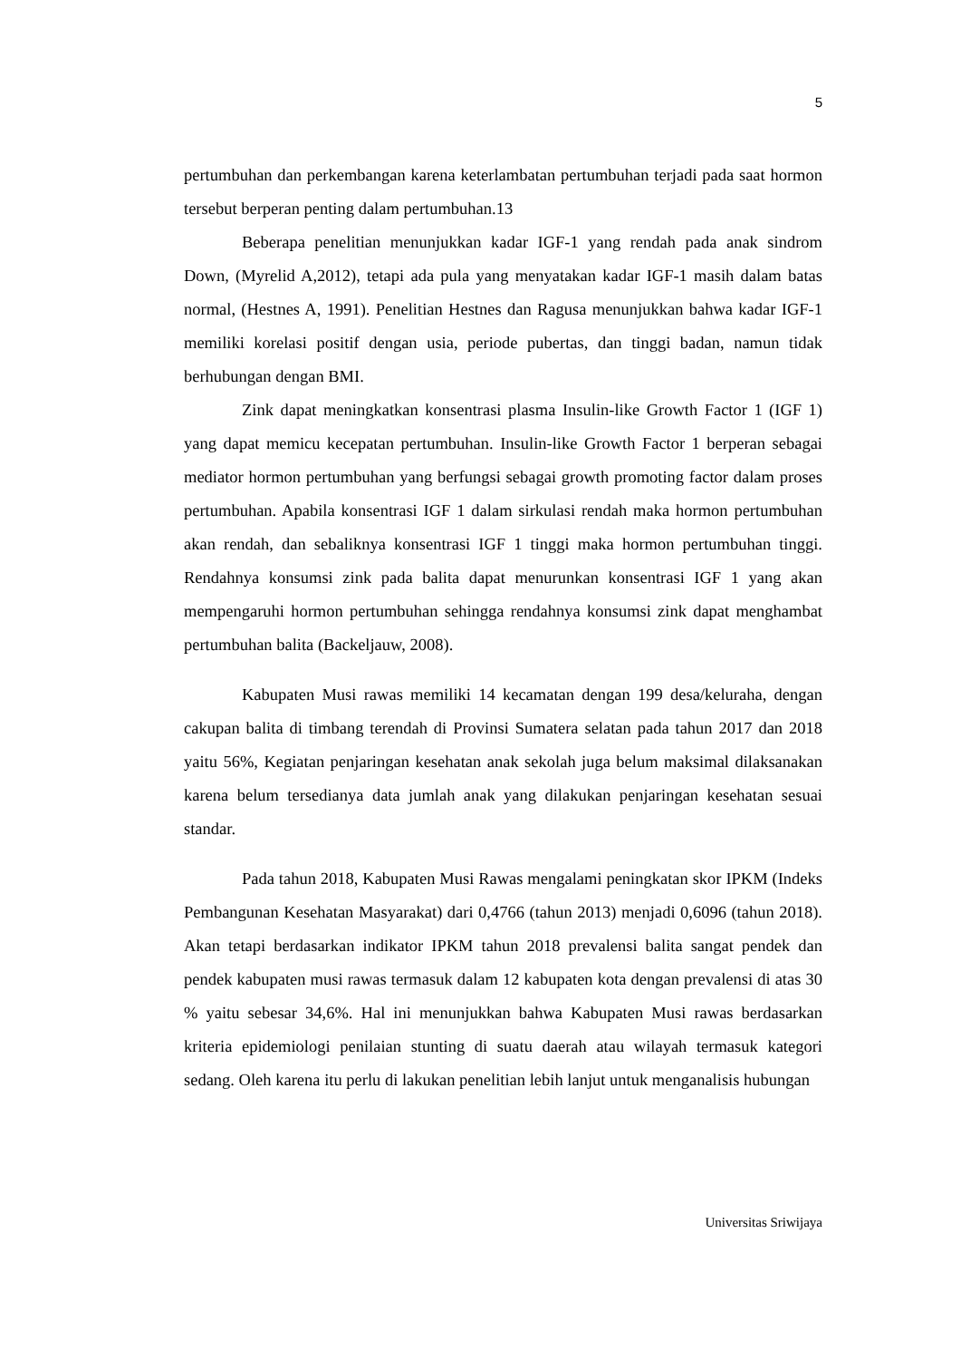5
pertumbuhan dan perkembangan karena keterlambatan pertumbuhan terjadi pada saat hormon tersebut berperan penting dalam pertumbuhan.13
Beberapa penelitian menunjukkan kadar IGF-1 yang rendah pada anak sindrom Down, (Myrelid A,2012), tetapi ada pula yang menyatakan kadar IGF-1 masih dalam batas normal, (Hestnes A, 1991). Penelitian Hestnes dan Ragusa menunjukkan bahwa kadar IGF-1 memiliki korelasi positif dengan usia, periode pubertas, dan tinggi badan, namun tidak berhubungan dengan BMI.
Zink dapat meningkatkan konsentrasi plasma Insulin-like Growth Factor 1 (IGF 1) yang dapat memicu kecepatan pertumbuhan. Insulin-like Growth Factor 1 berperan sebagai mediator hormon pertumbuhan yang berfungsi sebagai growth promoting factor dalam proses pertumbuhan. Apabila konsentrasi IGF 1 dalam sirkulasi rendah maka hormon pertumbuhan akan rendah, dan sebaliknya konsentrasi IGF 1 tinggi maka hormon pertumbuhan tinggi. Rendahnya konsumsi zink pada balita dapat menurunkan konsentrasi IGF 1 yang akan mempengaruhi hormon pertumbuhan sehingga rendahnya konsumsi zink dapat menghambat pertumbuhan balita (Backeljauw, 2008).
Kabupaten Musi rawas memiliki 14 kecamatan dengan 199 desa/keluraha, dengan cakupan balita di timbang terendah di Provinsi Sumatera selatan pada tahun 2017 dan 2018 yaitu 56%, Kegiatan penjaringan kesehatan anak sekolah juga belum maksimal dilaksanakan karena belum tersedianya data jumlah anak yang dilakukan penjaringan kesehatan sesuai standar.
Pada tahun 2018, Kabupaten Musi Rawas mengalami peningkatan skor IPKM (Indeks Pembangunan Kesehatan Masyarakat) dari 0,4766 (tahun 2013) menjadi 0,6096 (tahun 2018). Akan tetapi berdasarkan indikator IPKM tahun 2018 prevalensi balita sangat pendek dan pendek kabupaten musi rawas termasuk dalam 12 kabupaten kota dengan prevalensi di atas 30 % yaitu sebesar 34,6%. Hal ini menunjukkan bahwa Kabupaten Musi rawas berdasarkan kriteria epidemiologi penilaian stunting di suatu daerah atau wilayah termasuk kategori sedang. Oleh karena itu perlu di lakukan penelitian lebih lanjut untuk menganalisis hubungan
Universitas Sriwijaya